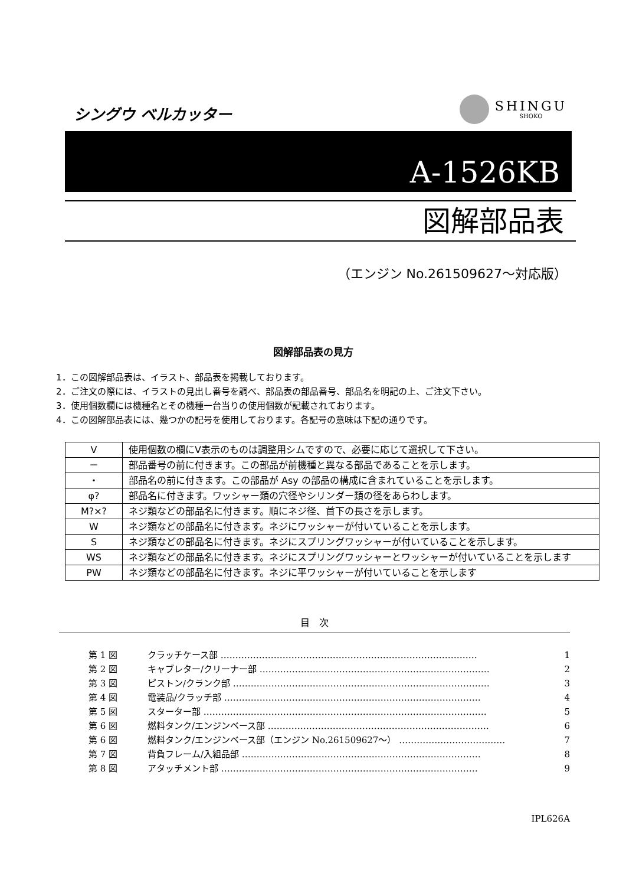シングウ ベルカッター
SHINGU
SHOKO
A-1526KB
図解部品表
（エンジン No.261509627～対応版）
図解部品表の見方
1．この図解部品表は、イラスト、部品表を掲載しております。
2．ご注文の際には、イラストの見出し番号を調べ、部品表の部品番号、部品名を明記の上、ご注文下さい。
3．使用個数欄には機種名とその機種一台当りの使用個数が記載されております。
4．この図解部品表には、幾つかの記号を使用しております。各記号の意味は下記の通りです。
| V | 使用個数の欄にV表示のものは調整用シムですので、必要に応じて選択して下さい。 |
| － | 部品番号の前に付きます。この部品が前機種と異なる部品であることを示します。 |
| ・ | 部品名の前に付きます。この部品が Asy の部品の構成に含まれていることを示します。 |
| φ? | 部品名に付きます。ワッシャー類の穴径やシリンダー類の径をあらわします。 |
| M?×? | ネジ類などの部品名に付きます。順にネジ径、首下の長さを示します。 |
| W | ネジ類などの部品名に付きます。ネジにワッシャーが付いていることを示します。 |
| S | ネジ類などの部品名に付きます。ネジにスプリングワッシャーが付いていることを示します。 |
| WS | ネジ類などの部品名に付きます。ネジにスプリングワッシャーとワッシャーが付いていることを示します |
| PW | ネジ類などの部品名に付きます。ネジに平ワッシャーが付いていることを示します |
目　次
第 1 図 クラッチケース部 …………………………………………………………………………… 1
第 2 図 キャブレター/クリーナー部 …………………………………………………………………… 2
第 3 図 ピストン/クランク部 …………………………………………………………………………… 3
第 4 図 電装品/クラッチ部 …………………………………………………………………………… 4
第 5 図 スターター部 …………………………………………………………………………………… 5
第 6 図 燃料タンク/エンジンベース部 ………………………………………………………………… 6
第 6 図 燃料タンク/エンジンベース部（エンジン No.261509627～） ……………………………… 7
第 7 図 背負フレーム/入組品部 ……………………………………………………………………… 8
第 8 図 アタッチメント部 …………………………………………………………………………… 9
IPL626A